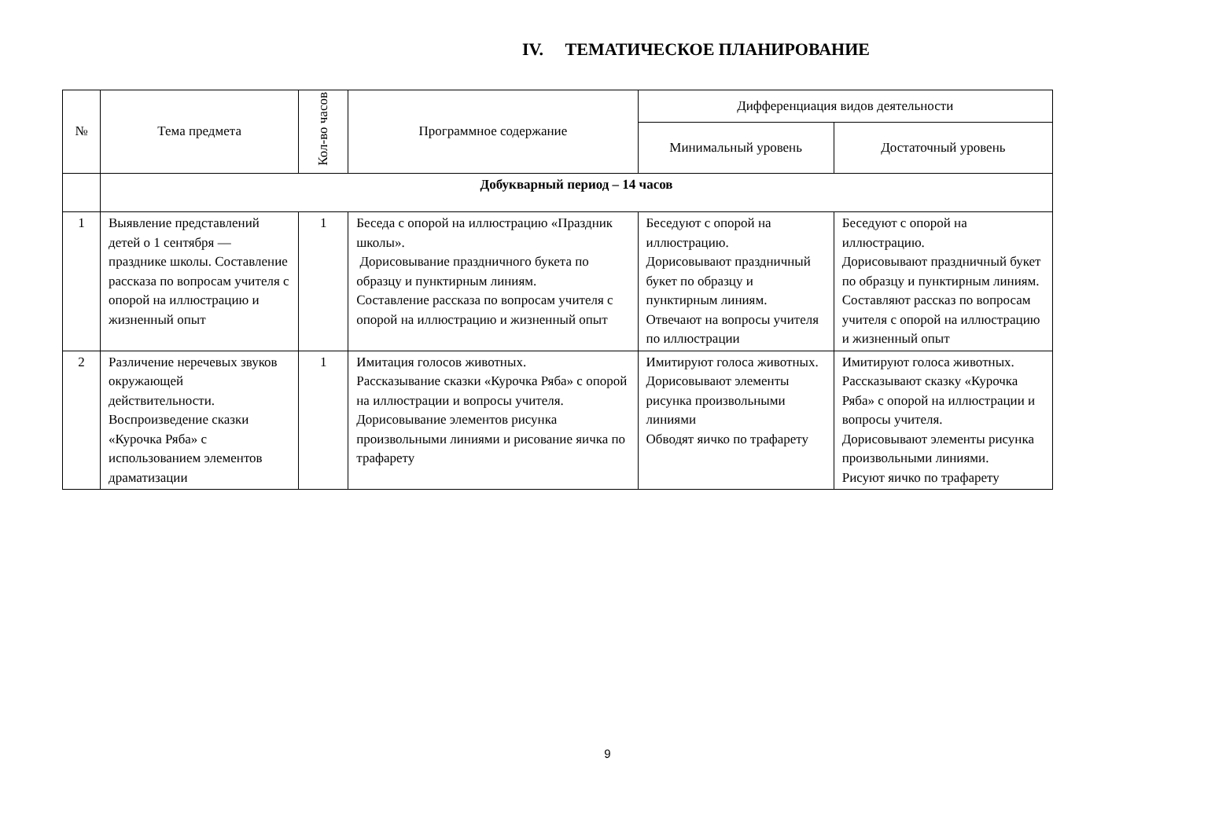IV. ТЕМАТИЧЕСКОЕ ПЛАНИРОВАНИЕ
| № | Тема предмета | Кол-во часов | Программное содержание | Дифференциация видов деятельности | |
| --- | --- | --- | --- | --- | --- |
| | | | | Минимальный уровень | Достаточный уровень |
| | Добукварный период – 14 часов | | | | |
| 1 | Выявление представлений детей о 1 сентября — празднике школы. Составление рассказа по вопросам учителя с опорой на иллюстрацию и жизненный опыт | 1 | Беседа с опорой на иллюстрацию «Праздник школы». Дорисовывание праздничного букета по образцу и пунктирным линиям. Составление рассказа по вопросам учителя с опорой на иллюстрацию и жизненный опыт | Беседуют с опорой на иллюстрацию. Дорисовывают праздничный букет по образцу и пунктирным линиям. Отвечают на вопросы учителя по иллюстрации | Беседуют с опорой на иллюстрацию. Дорисовывают праздничный букет по образцу и пунктирным линиям. Составляют рассказ по вопросам учителя с опорой на иллюстрацию и жизненный опыт |
| 2 | Различение неречевых звуков окружающей действительности. Воспроизведение сказки «Курочка Ряба» с использованием элементов драматизации | 1 | Имитация голосов животных. Рассказывание сказки «Курочка Ряба» с опорой на иллюстрации и вопросы учителя. Дорисовывание элементов рисунка произвольными линиями и рисование яичка по трафарету | Имитируют голоса животных. Дорисовывают элементы рисунка произвольными линиями Обводят яичко по трафарету | Имитируют голоса животных. Рассказывают сказку «Курочка Ряба» с опорой на иллюстрации и вопросы учителя. Дорисовывают элементы рисунка произвольными линиями. Рисуют яичко по трафарету |
9